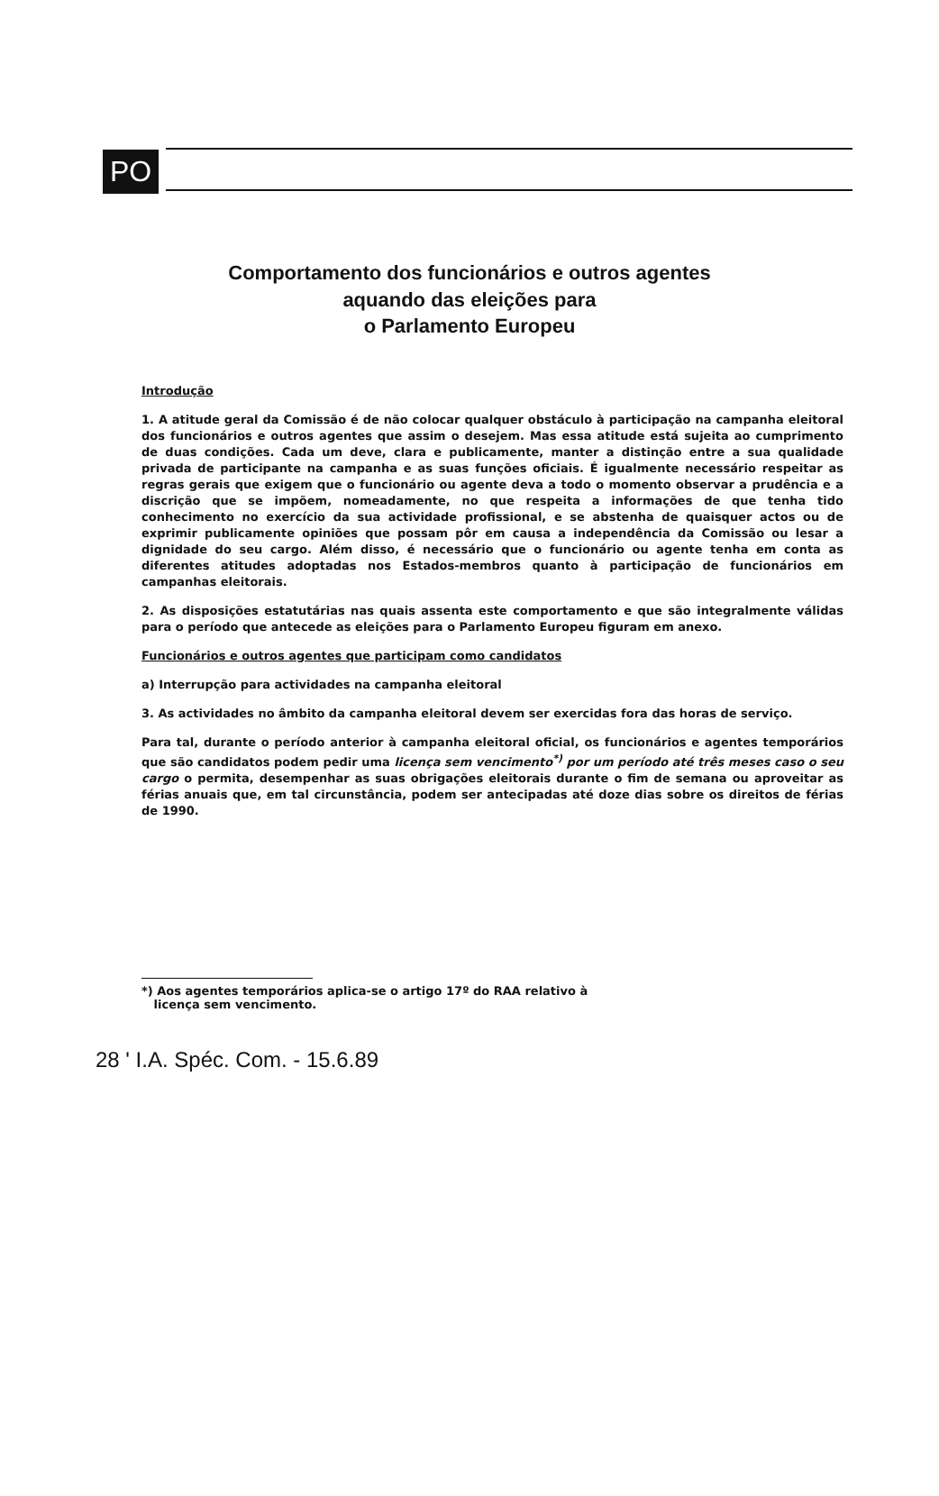PO
Comportamento dos funcionários e outros agentes
aquando das eleições para
o Parlamento Europeu
Introdução
1. A atitude geral da Comissão é de não colocar qualquer obstáculo à participação na campanha eleitoral dos funcionários e outros agentes que assim o desejem. Mas essa atitude está sujeita ao cumprimento de duas condições. Cada um deve, clara e publicamente, manter a distinção entre a sua qualidade privada de participante na campanha e as suas funções oficiais. É igualmente necessário respeitar as regras gerais que exigem que o funcionário ou agente deva a todo o momento observar a prudência e a discrição que se impõem, nomeadamente, no que respeita a informações de que tenha tido conhecimento no exercício da sua actividade profissional, e se abstenha de quaisquer actos ou de exprimir publicamente opiniões que possam pôr em causa a independência da Comissão ou lesar a dignidade do seu cargo. Além disso, é necessário que o funcionário ou agente tenha em conta as diferentes atitudes adoptadas nos Estados-membros quanto à participação de funcionários em campanhas eleitorais.
2. As disposições estatutárias nas quais assenta este comportamento e que são integralmente válidas para o período que antecede as eleições para o Parlamento Europeu figuram em anexo.
Funcionários e outros agentes que participam como candidatos
a) Interrupção para actividades na campanha eleitoral
3. As actividades no âmbito da campanha eleitoral devem ser exercidas fora das horas de serviço.
Para tal, durante o período anterior à campanha eleitoral oficial, os funcionários e agentes temporários que são candidatos podem pedir uma licença sem vencimento<sup>*)</sup> por um período até três meses caso o seu cargo o permita, desempenhar as suas obrigações eleitorais durante o fim de semana ou aproveitar as férias anuais que, em tal circunstância, podem ser antecipadas até doze dias sobre os direitos de férias de 1990.
*) Aos agentes temporários aplica-se o artigo 17º do RAA relativo à
licença sem vencimento.
28 ' I.A. Spéc. Com. - 15.6.89